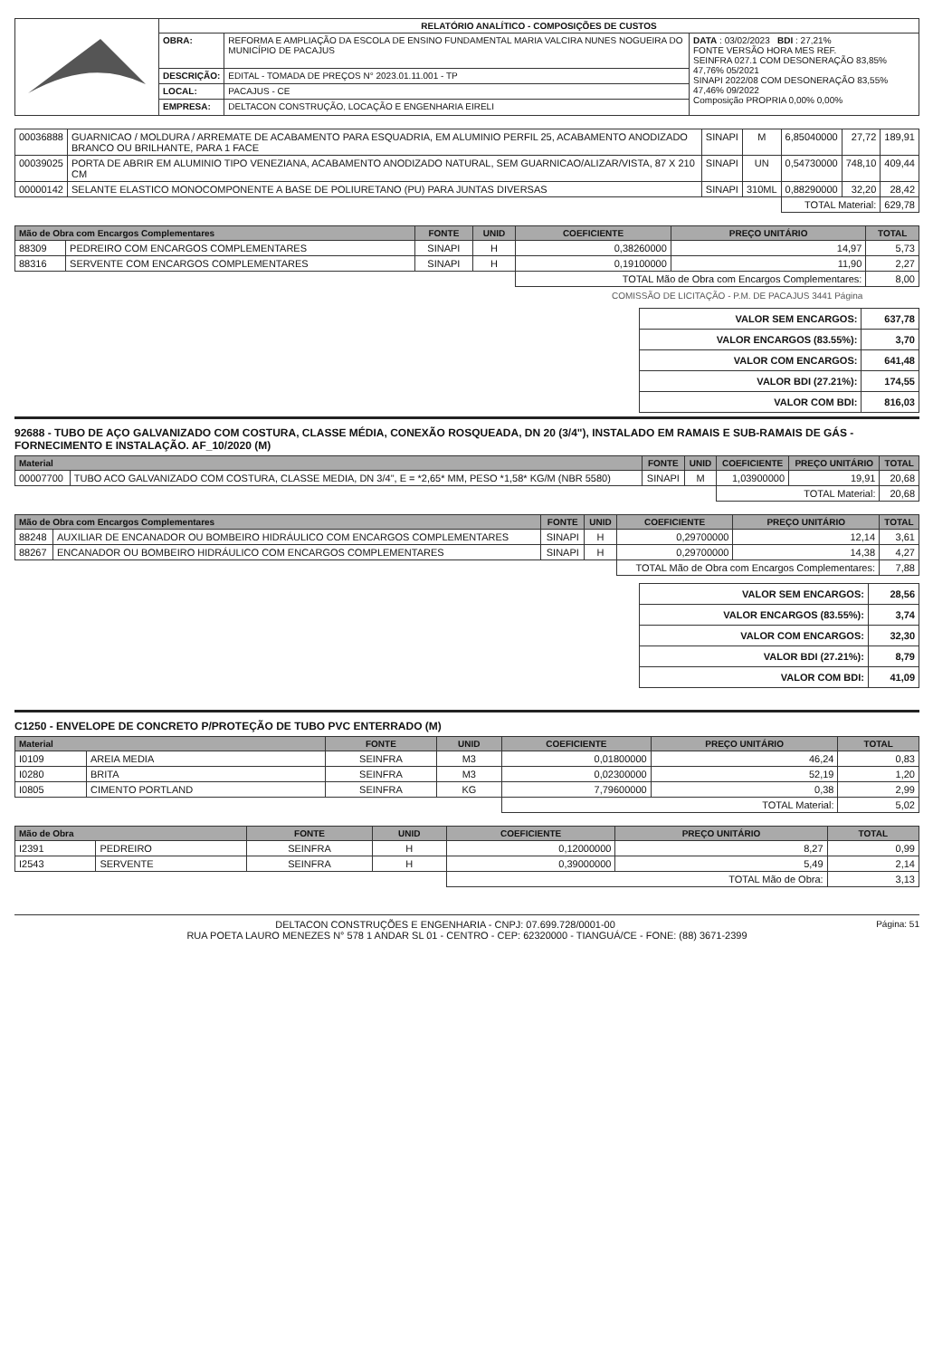| | RELATÓRIO ANALÍTICO - COMPOSIÇÕES DE CUSTOS | | |
| | OBRA: | REFORMA E AMPLIAÇÃO DA ESCOLA DE ENSINO FUNDAMENTAL MARIA VALCIRA NUNES NOGUEIRA DO MUNICÍPIO DE PACAJUS | DATA : 03/02/2023 BDI : 27,21% FONTE VERSÃO HORA MES REF. SEINFRA 027.1 COM DESONERAÇÃO 83,85% 47,76% 05/2021 SINAPI 2022/08 COM DESONERAÇÃO 83,55% 47,46% 09/2022 Composição PROPRIA 0,00% 0,00% |
| | DESCRIÇÃO: | EDITAL - TOMADA DE PREÇOS N° 2023.01.11.001 - TP | |
| | LOCAL: | PACAJUS - CE | |
| | EMPRESA: | DELTACON CONSTRUÇÃO, LOCAÇÃO E ENGENHARIA EIRELI | |
| 00036888 | GUARNICAO / MOLDURA / ARREMATE DE ACABAMENTO PARA ESQUADRIA, EM ALUMINIO PERFIL 25, ACABAMENTO ANODIZADO BRANCO OU BRILHANTE, PARA 1 FACE | SINAPI | M | 6,85040000 | 27,72 | 189,91 |
| 00039025 | PORTA DE ABRIR EM ALUMINIO TIPO VENEZIANA, ACABAMENTO ANODIZADO NATURAL, SEM GUARNICAO/ALIZAR/VISTA, 87 X 210 CM | SINAPI | UN | 0,54730000 | 748,10 | 409,44 |
| 00000142 | SELANTE ELASTICO MONOCOMPONENTE A BASE DE POLIURETANO (PU) PARA JUNTAS DIVERSAS | SINAPI | 310ML | 0,88290000 | 32,20 | 28,42 |
| | | | | TOTAL Material: | | 629,78 |
| Mão de Obra com Encargos Complementares | | FONTE | UNID | COEFICIENTE | PREÇO UNITÁRIO | TOTAL |
| --- | --- | --- | --- | --- | --- | --- |
| 88309 | PEDREIRO COM ENCARGOS COMPLEMENTARES | SINAPI | H | 0,38260000 | 14,97 | 5,73 |
| 88316 | SERVENTE COM ENCARGOS COMPLEMENTARES | SINAPI | H | 0,19100000 | 11,90 | 2,27 |
| | | | | TOTAL Mão de Obra com Encargos Complementares: | | 8,00 |
COMISSÃO DE LICITAÇÃO - P.M. DE PACAJUS 3441 Página
| VALOR SEM ENCARGOS: | 637,78 |
| VALOR ENCARGOS (83.55%): | 3,70 |
| VALOR COM ENCARGOS: | 641,48 |
| VALOR BDI (27.21%): | 174,55 |
| VALOR COM BDI: | 816,03 |
92688 - TUBO DE AÇO GALVANIZADO COM COSTURA, CLASSE MÉDIA, CONEXÃO ROSQUEADA, DN 20 (3/4"), INSTALADO EM RAMAIS E SUB-RAMAIS DE GÁS - FORNECIMENTO E INSTALAÇÃO. AF_10/2020 (M)
| Material | | FONTE | UNID | COEFICIENTE | PREÇO UNITÁRIO | TOTAL |
| --- | --- | --- | --- | --- | --- | --- |
| 00007700 | TUBO ACO GALVANIZADO COM COSTURA, CLASSE MEDIA, DN 3/4", E = *2,65* MM, PESO *1,58* KG/M (NBR 5580) | SINAPI | M | 1,03900000 | 19,91 | 20,68 |
| | | | | TOTAL Material: | | 20,68 |
| Mão de Obra com Encargos Complementares | | FONTE | UNID | COEFICIENTE | PREÇO UNITÁRIO | TOTAL |
| --- | --- | --- | --- | --- | --- | --- |
| 88248 | AUXILIAR DE ENCANADOR OU BOMBEIRO HIDRÁULICO COM ENCARGOS COMPLEMENTARES | SINAPI | H | 0,29700000 | 12,14 | 3,61 |
| 88267 | ENCANADOR OU BOMBEIRO HIDRÁULICO COM ENCARGOS COMPLEMENTARES | SINAPI | H | 0,29700000 | 14,38 | 4,27 |
| | | | | TOTAL Mão de Obra com Encargos Complementares: | | 7,88 |
| VALOR SEM ENCARGOS: | 28,56 |
| VALOR ENCARGOS (83.55%): | 3,74 |
| VALOR COM ENCARGOS: | 32,30 |
| VALOR BDI (27.21%): | 8,79 |
| VALOR COM BDI: | 41,09 |
C1250 - ENVELOPE DE CONCRETO P/PROTEÇÃO DE TUBO PVC ENTERRADO (M)
| Material | | FONTE | UNID | COEFICIENTE | PREÇO UNITÁRIO | TOTAL |
| --- | --- | --- | --- | --- | --- | --- |
| I0109 | AREIA MEDIA | SEINFRA | M3 | 0,01800000 | 46,24 | 0,83 |
| I0280 | BRITA | SEINFRA | M3 | 0,02300000 | 52,19 | 1,20 |
| I0805 | CIMENTO PORTLAND | SEINFRA | KG | 7,79600000 | 0,38 | 2,99 |
| | | | | TOTAL Material: | | 5,02 |
| Mão de Obra | | FONTE | UNID | COEFICIENTE | PREÇO UNITÁRIO | TOTAL |
| --- | --- | --- | --- | --- | --- | --- |
| I2391 | PEDREIRO | SEINFRA | H | 0,12000000 | 8,27 | 0,99 |
| I2543 | SERVENTE | SEINFRA | H | 0,39000000 | 5,49 | 2,14 |
| | | | | TOTAL Mão de Obra: | | 3,13 |
DELTACON CONSTRUÇÕES E ENGENHARIA - CNPJ: 07.699.728/0001-00 Página: 51
RUA POETA LAURO MENEZES N° 578 1 ANDAR SL 01 - CENTRO - CEP: 62320000 - TIANGUÁ/CE - FONE: (88) 3671-2399